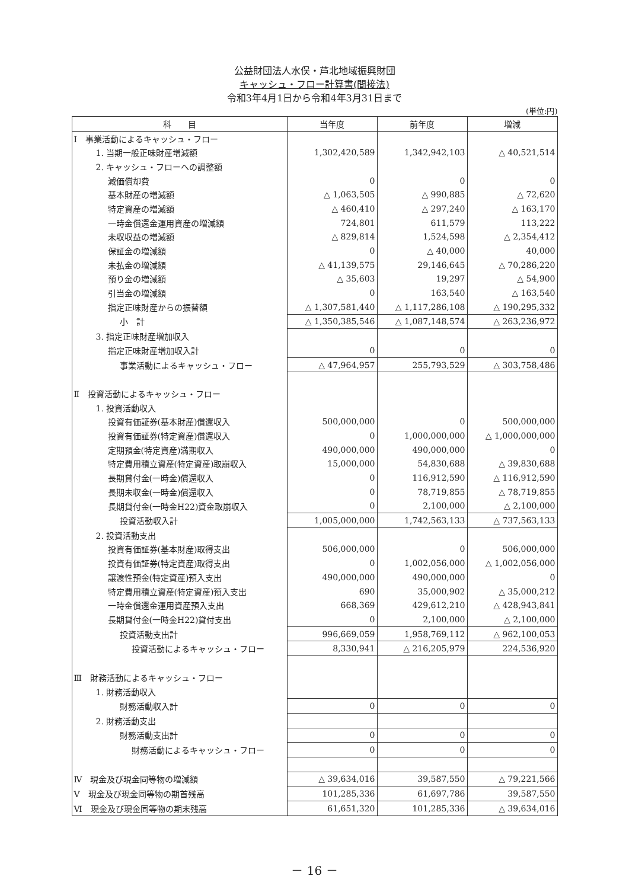公益財団法人水俣・芦北地域振興財団
キャッシュ・フロー計算書(間接法)
令和3年4月1日から令和4年3月31日まで
(単位:円)
| 科 目 | 当年度 | 前年度 | 増減 |
| --- | --- | --- | --- |
| Ⅰ 事業活動によるキャッシュ・フロー | | | |
| 1. 当期一般正味財産増減額 | 1,302,420,589 | 1,342,942,103 | △ 40,521,514 |
| 2. キャッシュ・フローへの調整額 | | | |
| 減価償却費 | 0 | 0 | 0 |
| 基本財産の増減額 | △ 1,063,505 | △ 990,885 | △ 72,620 |
| 特定資産の増減額 | △ 460,410 | △ 297,240 | △ 163,170 |
| 一時金償還金運用資産の増減額 | 724,801 | 611,579 | 113,222 |
| 未収収益の増減額 | △ 829,814 | 1,524,598 | △ 2,354,412 |
| 保証金の増減額 | 0 | △ 40,000 | 40,000 |
| 未払金の増減額 | △ 41,139,575 | 29,146,645 | △ 70,286,220 |
| 預り金の増減額 | △ 35,603 | 19,297 | △ 54,900 |
| 引当金の増減額 | 0 | 163,540 | △ 163,540 |
| 指定正味財産からの振替額 | △ 1,307,581,440 | △ 1,117,286,108 | △ 190,295,332 |
| 小 計 | △ 1,350,385,546 | △ 1,087,148,574 | △ 263,236,972 |
| 3. 指定正味財産増加収入 | | | |
| 指定正味財産増加収入計 | 0 | 0 | 0 |
| 事業活動によるキャッシュ・フロー | △ 47,964,957 | 255,793,529 | △ 303,758,486 |
| Ⅱ 投資活動によるキャッシュ・フロー | | | |
| 1. 投資活動収入 | | | |
| 投資有価証券(基本財産)償還収入 | 500,000,000 | 0 | 500,000,000 |
| 投資有価証券(特定資産)償還収入 | 0 | 1,000,000,000 | △ 1,000,000,000 |
| 定期預金(特定資産)満期収入 | 490,000,000 | 490,000,000 | 0 |
| 特定費用積立資産(特定資産)取崩収入 | 15,000,000 | 54,830,688 | △ 39,830,688 |
| 長期貸付金(一時金)償還収入 | 0 | 116,912,590 | △ 116,912,590 |
| 長期未収金(一時金)償還収入 | 0 | 78,719,855 | △ 78,719,855 |
| 長期貸付金(一時金H22)資金取崩収入 | 0 | 2,100,000 | △ 2,100,000 |
| 投資活動収入計 | 1,005,000,000 | 1,742,563,133 | △ 737,563,133 |
| 2. 投資活動支出 | | | |
| 投資有価証券(基本財産)取得支出 | 506,000,000 | 0 | 506,000,000 |
| 投資有価証券(特定資産)取得支出 | 0 | 1,002,056,000 | △ 1,002,056,000 |
| 譲渡性預金(特定資産)預入支出 | 490,000,000 | 490,000,000 | 0 |
| 特定費用積立資産(特定資産)預入支出 | 690 | 35,000,902 | △ 35,000,212 |
| 一時金償還金運用資産預入支出 | 668,369 | 429,612,210 | △ 428,943,841 |
| 長期貸付金(一時金H22)貸付支出 | 0 | 2,100,000 | △ 2,100,000 |
| 投資活動支出計 | 996,669,059 | 1,958,769,112 | △ 962,100,053 |
| 投資活動によるキャッシュ・フロー | 8,330,941 | △ 216,205,979 | 224,536,920 |
| Ⅲ 財務活動によるキャッシュ・フロー | | | |
| 1. 財務活動収入 | | | |
| 財務活動収入計 | 0 | 0 | 0 |
| 2. 財務活動支出 | | | |
| 財務活動支出計 | 0 | 0 | 0 |
| 財務活動によるキャッシュ・フロー | 0 | 0 | 0 |
| Ⅳ 現金及び現金同等物の増減額 | △ 39,634,016 | 39,587,550 | △ 79,221,566 |
| Ⅴ 現金及び現金同等物の期首残高 | 101,285,336 | 61,697,786 | 39,587,550 |
| Ⅵ 現金及び現金同等物の期末残高 | 61,651,320 | 101,285,336 | △ 39,634,016 |
－ 16 －